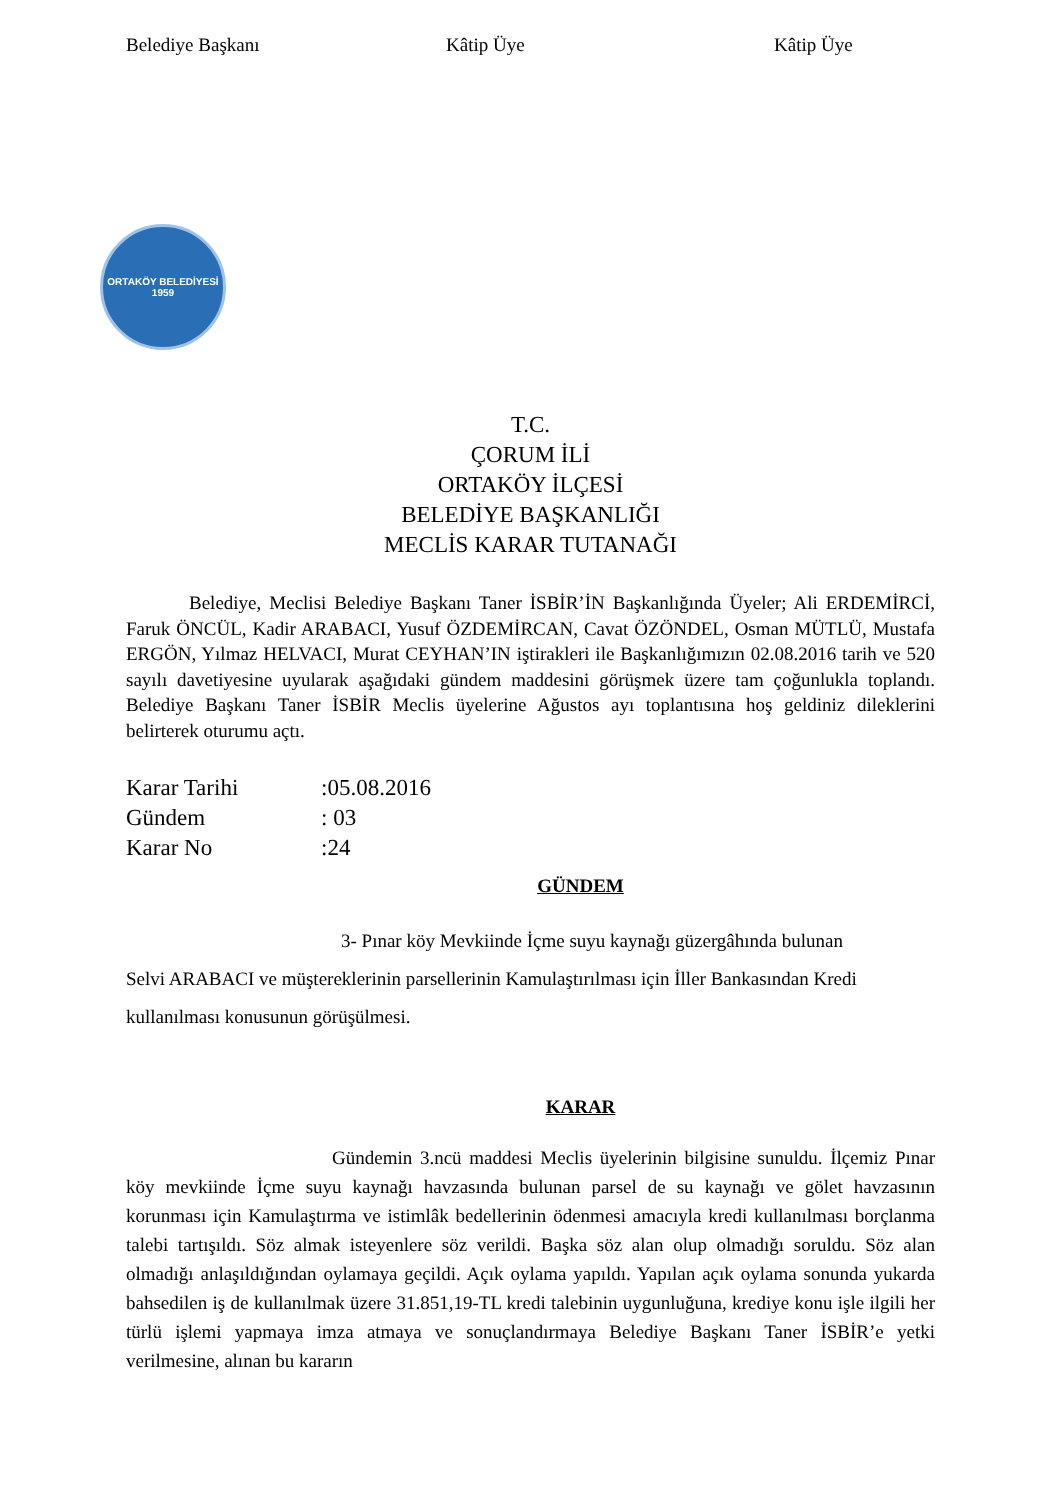Belediye Başkanı Kâtip Üye Kâtip Üye
ORTAKÖY BELEDİYESİ
1959
T.C.
ÇORUM İLİ
ORTAKÖY İLÇESİ
BELEDİYE BAŞKANLIĞI
MECLİS KARAR TUTANAĞI
Belediye, Meclisi Belediye Başkanı Taner İSBİR’İN Başkanlığında Üyeler; Ali ERDEMİRCİ, Faruk ÖNCÜL, Kadir ARABACI, Yusuf ÖZDEMİRCAN, Cavat ÖZÖNDEL, Osman MÜTLÜ, Mustafa ERGÖN, Yılmaz HELVACI, Murat CEYHAN’IN iştirakleri ile Başkanlığımızın 02.08.2016 tarih ve 520 sayılı davetiyesine uyularak aşağıdaki gündem maddesini görüşmek üzere tam çoğunlukla toplandı. Belediye Başkanı Taner İSBİR Meclis üyelerine Ağustos ayı toplantısına hoş geldiniz dileklerini belirterek oturumu açtı.
Karar Tarihi:05.08.2016
Gündem: 03
Karar No:24
GÜNDEM
3- Pınar köy Mevkiinde İçme suyu kaynağı güzergâhında bulunan
Selvi ARABACI ve müştereklerinin parsellerinin Kamulaştırılması için İller Bankasından Kredi kullanılması konusunun görüşülmesi.
KARAR
Gündemin 3.ncü maddesi Meclis üyelerinin bilgisine sunuldu. İlçemiz Pınar köy mevkiinde İçme suyu kaynağı havzasında bulunan parsel de su kaynağı ve gölet havzasının korunması için Kamulaştırma ve istimlâk bedellerinin ödenmesi amacıyla kredi kullanılması borçlanma talebi tartışıldı. Söz almak isteyenlere söz verildi. Başka söz alan olup olmadığı soruldu. Söz alan olmadığı anlaşıldığından oylamaya geçildi. Açık oylama yapıldı. Yapılan açık oylama sonunda yukarda bahsedilen iş de kullanılmak üzere 31.851,19-TL kredi talebinin uygunluğuna, krediye konu işle ilgili her türlü işlemi yapmaya imza atmaya ve sonuçlandırmaya Belediye Başkanı Taner İSBİR’e yetki verilmesine, alınan bu kararın